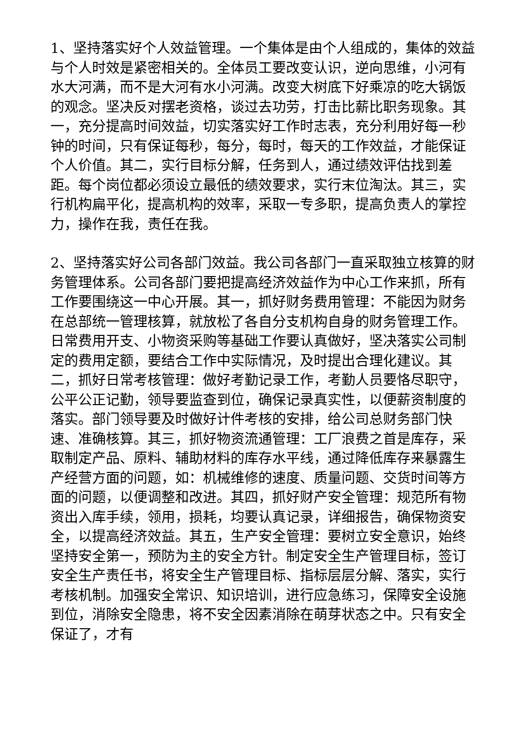1、坚持落实好个人效益管理。一个集体是由个人组成的，集体的效益与个人时效是紧密相关的。全体员工要改变认识，逆向思维，小河有水大河满，而不是大河有水小河满。改变大树底下好乘凉的吃大锅饭的观念。坚决反对摆老资格，谈过去功劳，打击比薪比职务现象。其一，充分提高时间效益，切实落实好工作时志表，充分利用好每一秒钟的时间，只有保证每秒，每分，每时，每天的工作效益，才能保证个人价值。其二，实行目标分解，任务到人，通过绩效评估找到差距。每个岗位都必须设立最低的绩效要求，实行末位淘汰。其三，实行机构扁平化，提高机构的效率，采取一专多职，提高负责人的掌控力，操作在我，责任在我。
2、坚持落实好公司各部门效益。我公司各部门一直采取独立核算的财务管理体系。公司各部门要把提高经济效益作为中心工作来抓，所有工作要围绕这一中心开展。其一，抓好财务费用管理：不能因为财务在总部统一管理核算，就放松了各自分支机构自身的财务管理工作。日常费用开支、小物资采购等基础工作要认真做好，坚决落实公司制定的费用定额，要结合工作中实际情况，及时提出合理化建议。其二，抓好日常考核管理：做好考勤记录工作，考勤人员要恪尽职守，公平公正记勤，领导要监查到位，确保记录真实性，以便薪资制度的落实。部门领导要及时做好计件考核的安排，给公司总财务部门快速、准确核算。其三，抓好物资流通管理：工厂浪费之首是库存，采取制定产品、原料、辅助材料的库存水平线，通过降低库存来暴露生产经营方面的问题，如：机械维修的速度、质量问题、交货时间等方面的问题，以便调整和改进。其四，抓好财产安全管理：规范所有物资出入库手续，领用，损耗，均要认真记录，详细报告，确保物资安全，以提高经济效益。其五，生产安全管理：要树立安全意识，始终坚持安全第一，预防为主的安全方针。制定安全生产管理目标，签订安全生产责任书，将安全生产管理目标、指标层层分解、落实，实行考核机制。加强安全常识、知识培训，进行应急练习，保障安全设施到位，消除安全隐患，将不安全因素消除在萌芽状态之中。只有安全保证了，才有